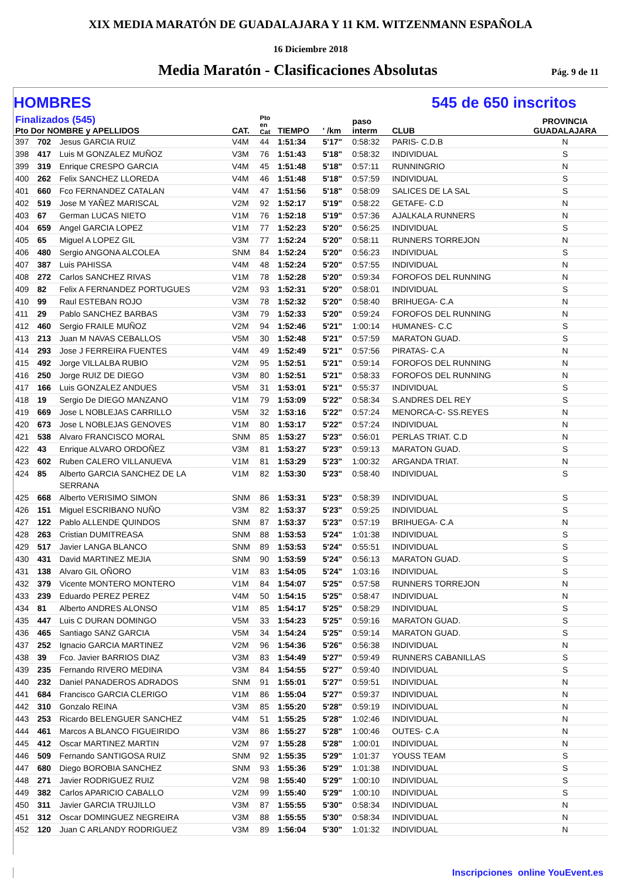XIX MEDIA MARATÓN DE GUADALAJARA Y 11 KM. WITZENMANN ESPAÑOLA
16 Diciembre 2018
Media Maratón - Clasificaciones Absolutas Pág. 9 de 11
HOMBRES 545 de 650 inscritos
| Finalizados (545) Pto Dor NOMBRE y APELLIDOS | | | CAT. | Pto en Cat | TIEMPO | ' /km | paso interm | CLUB | PROVINCIA GUADALAJARA |
| --- | --- | --- | --- | --- | --- | --- | --- | --- | --- |
| 397 | 702 | Jesus GARCIA RUIZ | V4M | 44 | 1:51:34 | 5'17" | 0:58:32 | PARIS- C.D.B | N |
| 398 | 417 | Luis M GONZALEZ MUÑOZ | V3M | 76 | 1:51:43 | 5'18" | 0:58:32 | INDIVIDUAL | S |
| 399 | 319 | Enrique CRESPO GARCIA | V4M | 45 | 1:51:48 | 5'18" | 0:57:11 | RUNNINGRIO | N |
| 400 | 262 | Felix SANCHEZ LLOREDA | V4M | 46 | 1:51:48 | 5'18" | 0:57:59 | INDIVIDUAL | S |
| 401 | 660 | Fco FERNANDEZ CATALAN | V4M | 47 | 1:51:56 | 5'18" | 0:58:09 | SALICES DE LA SAL | S |
| 402 | 519 | Jose M YAÑEZ MARISCAL | V2M | 92 | 1:52:17 | 5'19" | 0:58:22 | GETAFE- C.D | N |
| 403 | 67 | German LUCAS NIETO | V1M | 76 | 1:52:18 | 5'19" | 0:57:36 | AJALKALA RUNNERS | N |
| 404 | 659 | Angel GARCIA LOPEZ | V1M | 77 | 1:52:23 | 5'20" | 0:56:25 | INDIVIDUAL | S |
| 405 | 65 | Miguel A LOPEZ GIL | V3M | 77 | 1:52:24 | 5'20" | 0:58:11 | RUNNERS TORREJON | N |
| 406 | 480 | Sergio ANGONA ALCOLEA | SNM | 84 | 1:52:24 | 5'20" | 0:56:23 | INDIVIDUAL | S |
| 407 | 387 | Luis PAHISSA | V4M | 48 | 1:52:24 | 5'20" | 0:57:55 | INDIVIDUAL | N |
| 408 | 272 | Carlos SANCHEZ RIVAS | V1M | 78 | 1:52:28 | 5'20" | 0:59:34 | FOROFOS DEL RUNNING | N |
| 409 | 82 | Felix A FERNANDEZ PORTUGUES | V2M | 93 | 1:52:31 | 5'20" | 0:58:01 | INDIVIDUAL | S |
| 410 | 99 | Raul ESTEBAN ROJO | V3M | 78 | 1:52:32 | 5'20" | 0:58:40 | BRIHUEGA- C.A | N |
| 411 | 29 | Pablo SANCHEZ BARBAS | V3M | 79 | 1:52:33 | 5'20" | 0:59:24 | FOROFOS DEL RUNNING | N |
| 412 | 460 | Sergio FRAILE MUÑOZ | V2M | 94 | 1:52:46 | 5'21" | 1:00:14 | HUMANES- C.C | S |
| 413 | 213 | Juan M NAVAS CEBALLOS | V5M | 30 | 1:52:48 | 5'21" | 0:57:59 | MARATON GUAD. | S |
| 414 | 293 | Jose J FERREIRA FUENTES | V4M | 49 | 1:52:49 | 5'21" | 0:57:56 | PIRATAS- C.A | N |
| 415 | 492 | Jorge VILLALBA RUBIO | V2M | 95 | 1:52:51 | 5'21" | 0:59:14 | FOROFOS DEL RUNNING | N |
| 416 | 250 | Jorge RUIZ DE DIEGO | V3M | 80 | 1:52:51 | 5'21" | 0:58:33 | FOROFOS DEL RUNNING | N |
| 417 | 166 | Luis GONZALEZ ANDUES | V5M | 31 | 1:53:01 | 5'21" | 0:55:37 | INDIVIDUAL | S |
| 418 | 19 | Sergio De DIEGO MANZANO | V1M | 79 | 1:53:09 | 5'22" | 0:58:34 | S.ANDRES DEL REY | S |
| 419 | 669 | Jose L NOBLEJAS CARRILLO | V5M | 32 | 1:53:16 | 5'22" | 0:57:24 | MENORCA-C- SS.REYES | N |
| 420 | 673 | Jose L NOBLEJAS GENOVES | V1M | 80 | 1:53:17 | 5'22" | 0:57:24 | INDIVIDUAL | N |
| 421 | 538 | Alvaro FRANCISCO MORAL | SNM | 85 | 1:53:27 | 5'23" | 0:56:01 | PERLAS TRIAT. C.D | N |
| 422 | 43 | Enrique ALVARO ORDOÑEZ | V3M | 81 | 1:53:27 | 5'23" | 0:59:13 | MARATON GUAD. | S |
| 423 | 602 | Ruben CALERO VILLANUEVA | V1M | 81 | 1:53:29 | 5'23" | 1:00:32 | ARGANDA TRIAT. | N |
| 424 | 85 | Alberto GARCIA SANCHEZ DE LA SERRANA | V1M | 82 | 1:53:30 | 5'23" | 0:58:40 | INDIVIDUAL | S |
| 425 | 668 | Alberto VERISIMO SIMON | SNM | 86 | 1:53:31 | 5'23" | 0:58:39 | INDIVIDUAL | S |
| 426 | 151 | Miguel ESCRIBANO NUÑO | V3M | 82 | 1:53:37 | 5'23" | 0:59:25 | INDIVIDUAL | S |
| 427 | 122 | Pablo ALLENDE QUINDOS | SNM | 87 | 1:53:37 | 5'23" | 0:57:19 | BRIHUEGA- C.A | N |
| 428 | 263 | Cristian DUMITREASA | SNM | 88 | 1:53:53 | 5'24" | 1:01:38 | INDIVIDUAL | S |
| 429 | 517 | Javier LANGA BLANCO | SNM | 89 | 1:53:53 | 5'24" | 0:55:51 | INDIVIDUAL | S |
| 430 | 431 | David MARTINEZ MEJIA | SNM | 90 | 1:53:59 | 5'24" | 0:56:13 | MARATON GUAD. | S |
| 431 | 138 | Alvaro GIL OÑORO | V1M | 83 | 1:54:05 | 5'24" | 1:03:16 | INDIVIDUAL | S |
| 432 | 379 | Vicente MONTERO MONTERO | V1M | 84 | 1:54:07 | 5'25" | 0:57:58 | RUNNERS TORREJON | N |
| 433 | 239 | Eduardo PEREZ PEREZ | V4M | 50 | 1:54:15 | 5'25" | 0:58:47 | INDIVIDUAL | N |
| 434 | 81 | Alberto ANDRES ALONSO | V1M | 85 | 1:54:17 | 5'25" | 0:58:29 | INDIVIDUAL | S |
| 435 | 447 | Luis C DURAN DOMINGO | V5M | 33 | 1:54:23 | 5'25" | 0:59:16 | MARATON GUAD. | S |
| 436 | 465 | Santiago SANZ GARCIA | V5M | 34 | 1:54:24 | 5'25" | 0:59:14 | MARATON GUAD. | S |
| 437 | 252 | Ignacio GARCIA MARTINEZ | V2M | 96 | 1:54:36 | 5'26" | 0:56:38 | INDIVIDUAL | N |
| 438 | 39 | Fco. Javier BARRIOS DIAZ | V3M | 83 | 1:54:49 | 5'27" | 0:59:49 | RUNNERS CABANILLAS | S |
| 439 | 235 | Fernando RIVERO MEDINA | V3M | 84 | 1:54:55 | 5'27" | 0:59:40 | INDIVIDUAL | S |
| 440 | 232 | Daniel PANADEROS ADRADOS | SNM | 91 | 1:55:01 | 5'27" | 0:59:51 | INDIVIDUAL | N |
| 441 | 684 | Francisco GARCIA CLERIGO | V1M | 86 | 1:55:04 | 5'27" | 0:59:37 | INDIVIDUAL | N |
| 442 | 310 | Gonzalo REINA | V3M | 85 | 1:55:20 | 5'28" | 0:59:19 | INDIVIDUAL | N |
| 443 | 253 | Ricardo BELENGUER SANCHEZ | V4M | 51 | 1:55:25 | 5'28" | 1:02:46 | INDIVIDUAL | N |
| 444 | 461 | Marcos A BLANCO FIGUEIRIDO | V3M | 86 | 1:55:27 | 5'28" | 1:00:46 | OUTES- C.A | N |
| 445 | 412 | Oscar MARTINEZ MARTIN | V2M | 97 | 1:55:28 | 5'28" | 1:00:01 | INDIVIDUAL | N |
| 446 | 509 | Fernando SANTIGOSA RUIZ | SNM | 92 | 1:55:35 | 5'29" | 1:01:37 | YOUSS TEAM | S |
| 447 | 680 | Diego BOROBIA SANCHEZ | SNM | 93 | 1:55:36 | 5'29" | 1:01:38 | INDIVIDUAL | S |
| 448 | 271 | Javier RODRIGUEZ RUIZ | V2M | 98 | 1:55:40 | 5'29" | 1:00:10 | INDIVIDUAL | S |
| 449 | 382 | Carlos APARICIO CABALLO | V2M | 99 | 1:55:40 | 5'29" | 1:00:10 | INDIVIDUAL | S |
| 450 | 311 | Javier GARCIA TRUJILLO | V3M | 87 | 1:55:55 | 5'30" | 0:58:34 | INDIVIDUAL | N |
| 451 | 312 | Oscar DOMINGUEZ NEGREIRA | V3M | 88 | 1:55:55 | 5'30" | 0:58:34 | INDIVIDUAL | N |
| 452 | 120 | Juan C ARLANDY RODRIGUEZ | V3M | 89 | 1:56:04 | 5'30" | 1:01:32 | INDIVIDUAL | N |
Inscripciones online YouEvent.es